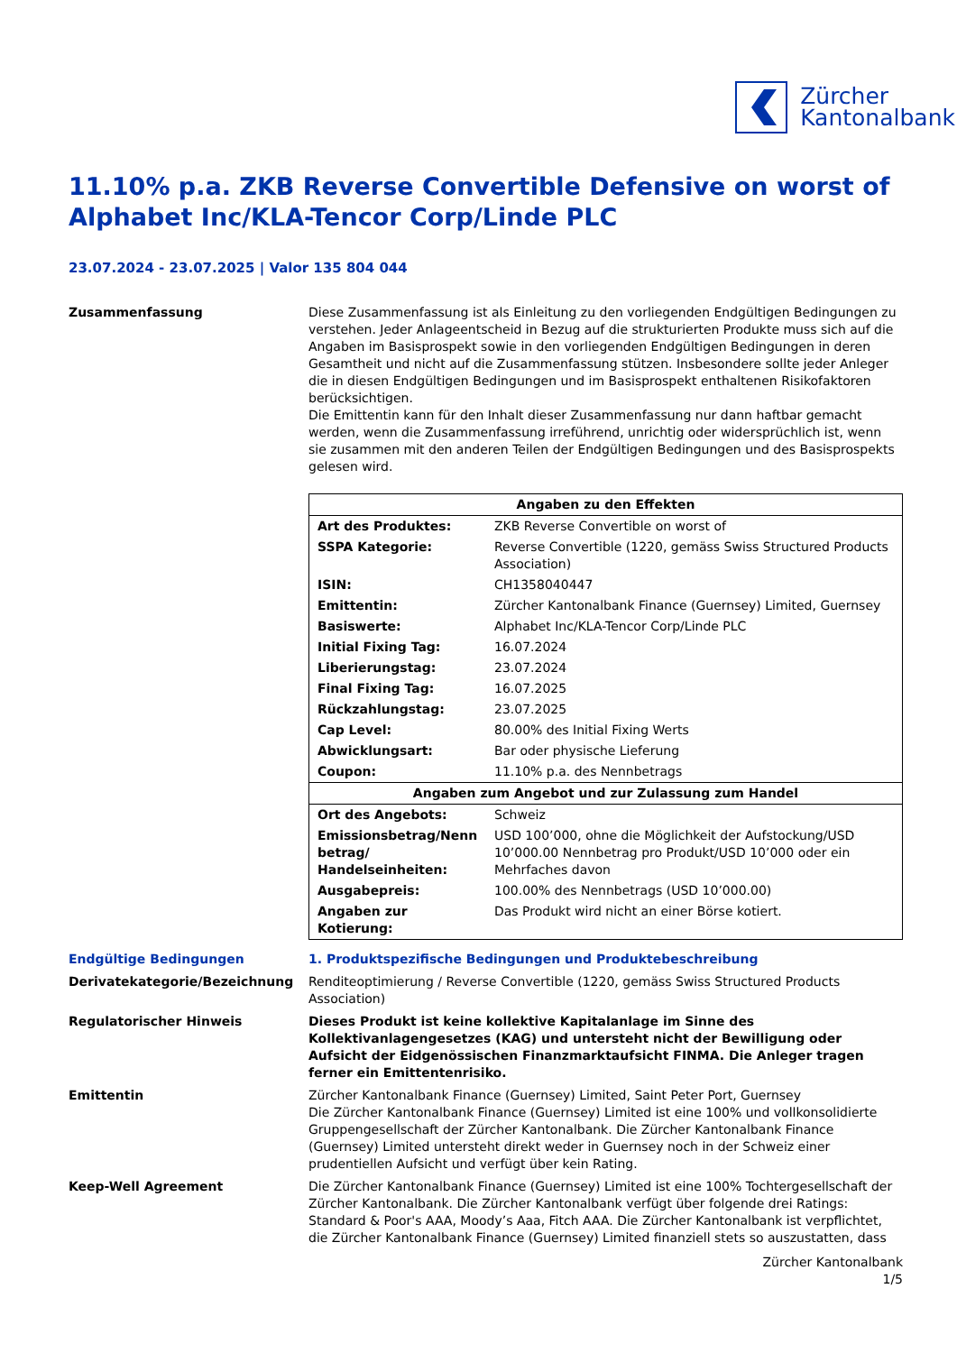Zürcher
Kantonalbank
11.10% p.a. ZKB Reverse Convertible Defensive on worst of Alphabet Inc/KLA-Tencor Corp/Linde PLC
23.07.2024 - 23.07.2025 | Valor 135 804 044
Zusammenfassung Diese Zusammenfassung ist als Einleitung zu den vorliegenden Endgültigen Bedingungen zu verstehen. Jeder Anlageentscheid in Bezug auf die strukturierten Produkte muss sich auf die Angaben im Basisprospekt sowie in den vorliegenden Endgültigen Bedingungen in deren Gesamtheit und nicht auf die Zusammenfassung stützen. Insbesondere sollte jeder Anleger die in diesen Endgültigen Bedingungen und im Basisprospekt enthaltenen Risikofaktoren berücksichtigen.
Die Emittentin kann für den Inhalt dieser Zusammenfassung nur dann haftbar gemacht werden, wenn die Zusammenfassung irreführend, unrichtig oder widersprüchlich ist, wenn sie zusammen mit den anderen Teilen der Endgültigen Bedingungen und des Basisprospekts gelesen wird.
| Angaben zu den Effekten | |
| --- | --- |
| Art des Produktes: | ZKB Reverse Convertible on worst of |
| SSPA Kategorie: | Reverse Convertible (1220, gemäss Swiss Structured Products Association) |
| ISIN: | CH1358040447 |
| Emittentin: | Zürcher Kantonalbank Finance (Guernsey) Limited, Guernsey |
| Basiswerte: | Alphabet Inc/KLA-Tencor Corp/Linde PLC |
| Initial Fixing Tag: | 16.07.2024 |
| Liberierungstag: | 23.07.2024 |
| Final Fixing Tag: | 16.07.2025 |
| Rückzahlungstag: | 23.07.2025 |
| Cap Level: | 80.00% des Initial Fixing Werts |
| Abwicklungsart: | Bar oder physische Lieferung |
| Coupon: | 11.10% p.a. des Nennbetrags |
| Angaben zum Angebot und zur Zulassung zum Handel | |
| Ort des Angebots: | Schweiz |
| Emissionsbetrag/Nenn betrag/ Handelseinheiten: | USD 100’000, ohne die Möglichkeit der Aufstockung/USD 10’000.00 Nennbetrag pro Produkt/USD 10’000 oder ein Mehrfaches davon |
| Ausgabepreis: | 100.00% des Nennbetrags (USD 10’000.00) |
| Angaben zur Kotierung: | Das Produkt wird nicht an einer Börse kotiert. |
Endgültige Bedingungen 1. Produktspezifische Bedingungen und Produktebeschreibung
Derivatekategorie/Bezeichnung Renditeoptimierung / Reverse Convertible (1220, gemäss Swiss Structured Products Association)
Regulatorischer Hinweis Dieses Produkt ist keine kollektive Kapitalanlage im Sinne des Kollektivanlagengesetzes (KAG) und untersteht nicht der Bewilligung oder Aufsicht der Eidgenössischen Finanzmarktaufsicht FINMA. Die Anleger tragen ferner ein Emittentenrisiko.
Emittentin Zürcher Kantonalbank Finance (Guernsey) Limited, Saint Peter Port, Guernsey
Die Zürcher Kantonalbank Finance (Guernsey) Limited ist eine 100% und vollkonsolidierte Gruppengesellschaft der Zürcher Kantonalbank. Die Zürcher Kantonalbank Finance (Guernsey) Limited untersteht direkt weder in Guernsey noch in der Schweiz einer prudentiellen Aufsicht und verfügt über kein Rating.
Keep-Well Agreement Die Zürcher Kantonalbank Finance (Guernsey) Limited ist eine 100% Tochtergesellschaft der Zürcher Kantonalbank. Die Zürcher Kantonalbank verfügt über folgende drei Ratings: Standard & Poor's AAA, Moody’s Aaa, Fitch AAA. Die Zürcher Kantonalbank ist verpflichtet, die Zürcher Kantonalbank Finance (Guernsey) Limited finanziell stets so auszustatten, dass
Zürcher Kantonalbank
1/5